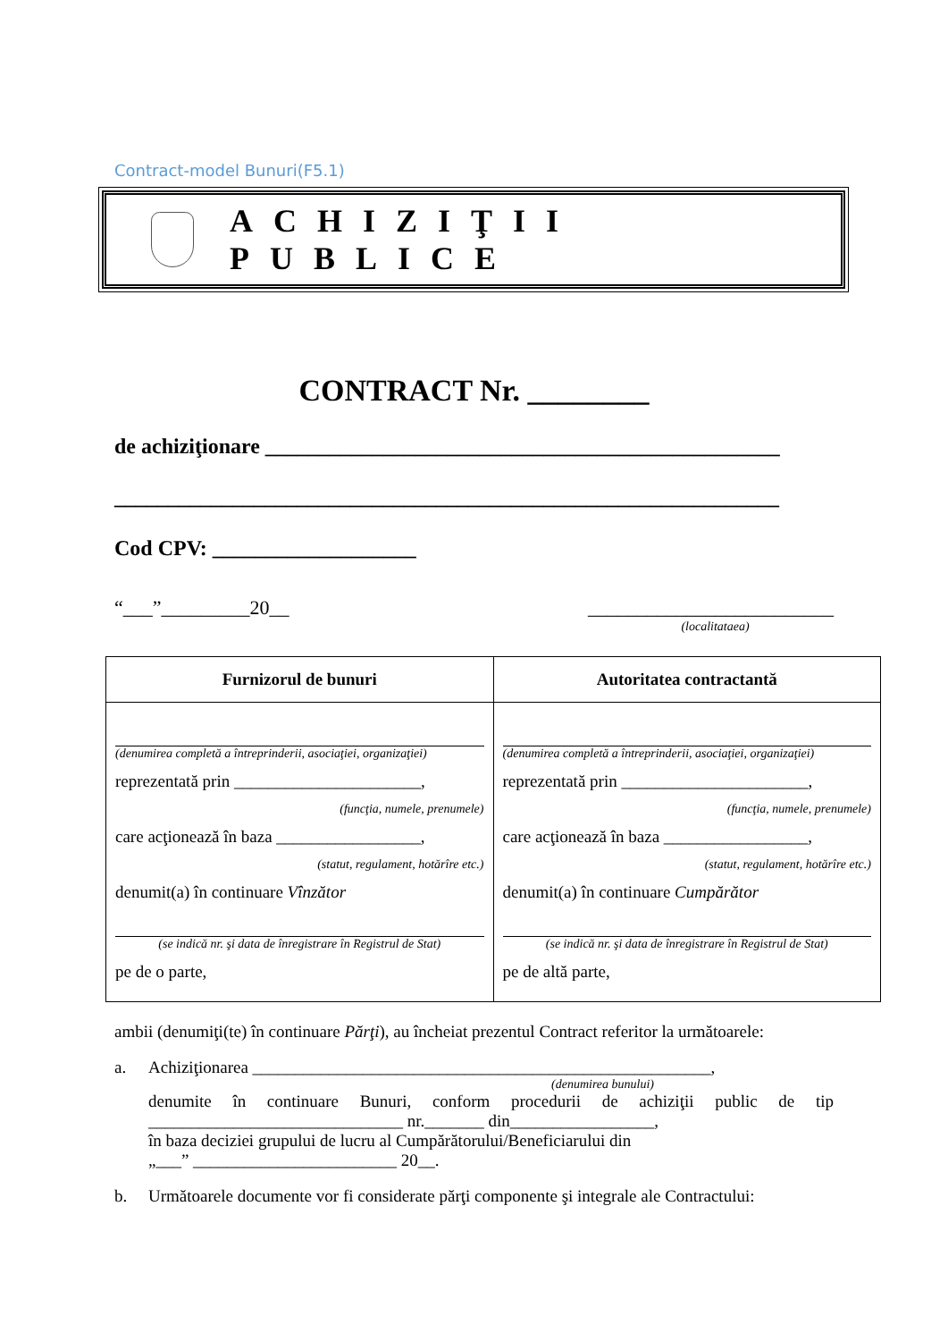Contract-model Bunuri(F5.1)
ACHIZIŢII PUBLICE
CONTRACT Nr. ________
de achiziţionare ________________________________________________
______________________________________________________________
Cod CPV: ___________________
“___”_________20__ _________________________
(localitataea)
| Furnizorul de bunuri | Autoritatea contractantă |
| --- | --- |
| (denumirea completă a întreprinderii, asociaţiei, organizaţiei) reprezentată prin ______________________, (funcţia, numele, prenumele) care acţionează în baza _________________, (statut, regulament, hotărîre etc.) denumit(a) în continuare Vînzător (se indică nr. şi data de înregistrare în Registrul de Stat) pe de o parte, | (denumirea completă a întreprinderii, asociaţiei, organizaţiei) reprezentată prin ______________________, (funcţia, numele, prenumele) care acţionează în baza _________________, (statut, regulament, hotărîre etc.) denumit(a) în continuare Cumpărător (se indică nr. şi data de înregistrare în Registrul de Stat) pe de altă parte, |
ambii (denumiţi(te) în continuare Părţi), au încheiat prezentul Contract referitor la următoarele:
a. Achiziţionarea ______________________________________________________,
(denumirea bunului)
denumite în continuare Bunuri, conform procedurii de achiziţii public de tip ______________________________ nr._______ din_________________,
în baza deciziei grupului de lucru al Cumpărătorului/Beneficiarului din
„___” ________________________ 20__.
b. Următoarele documente vor fi considerate părţi componente şi integrale ale Contractului: